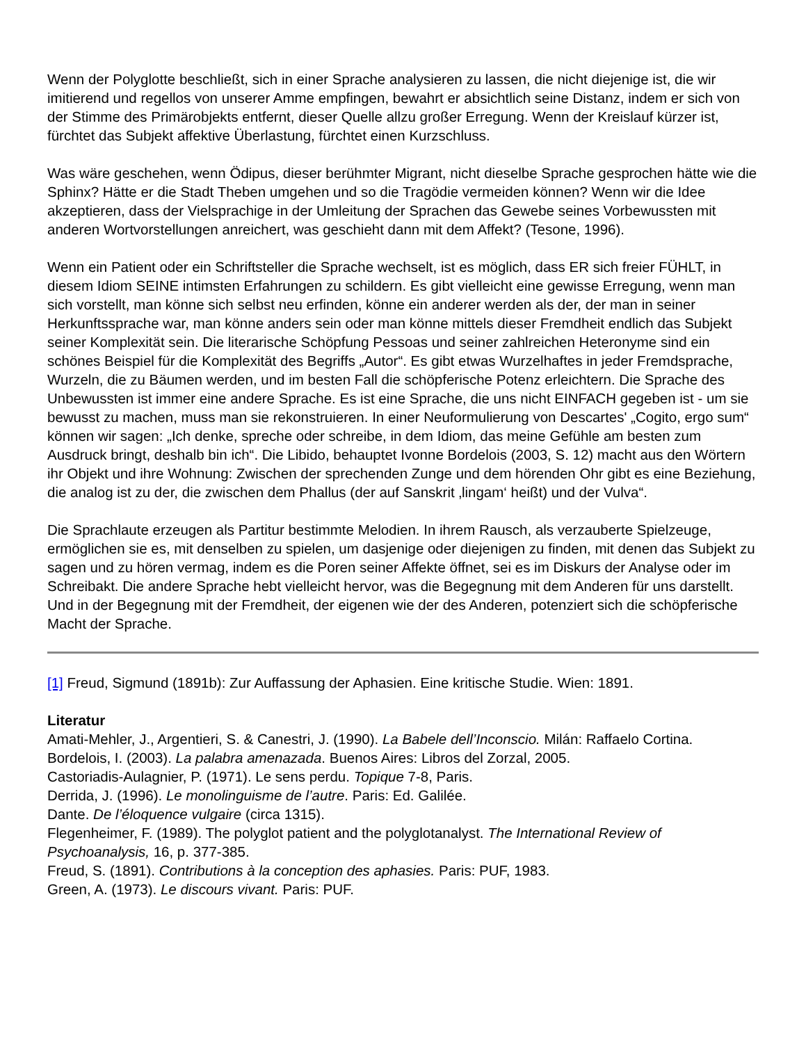Wenn der Polyglotte beschließt, sich in einer Sprache analysieren zu lassen, die nicht diejenige ist, die wir imitierend und regellos von unserer Amme empfingen, bewahrt er absichtlich seine Distanz, indem er sich von der Stimme des Primärobjekts entfernt, dieser Quelle allzu großer Erregung. Wenn der Kreislauf kürzer ist, fürchtet das Subjekt affektive Überlastung, fürchtet einen Kurzschluss.
Was wäre geschehen, wenn Ödipus, dieser berühmter Migrant, nicht dieselbe Sprache gesprochen hätte wie die Sphinx? Hätte er die Stadt Theben umgehen und so die Tragödie vermeiden können? Wenn wir die Idee akzeptieren, dass der Vielsprachige in der Umleitung der Sprachen das Gewebe seines Vorbewussten mit anderen Wortvorstellungen anreichert, was geschieht dann mit dem Affekt? (Tesone, 1996).
Wenn ein Patient oder ein Schriftsteller die Sprache wechselt, ist es möglich, dass ER sich freier FÜHLT, in diesem Idiom SEINE intimsten Erfahrungen zu schildern. Es gibt vielleicht eine gewisse Erregung, wenn man sich vorstellt, man könne sich selbst neu erfinden, könne ein anderer werden als der, der man in seiner Herkunftssprache war, man könne anders sein oder man könne mittels dieser Fremdheit endlich das Subjekt seiner Komplexität sein. Die literarische Schöpfung Pessoas und seiner zahlreichen Heteronyme sind ein schönes Beispiel für die Komplexität des Begriffs „Autor“. Es gibt etwas Wurzelhaftes in jeder Fremdsprache, Wurzeln, die zu Bäumen werden, und im besten Fall die schöpferische Potenz erleichtern. Die Sprache des Unbewussten ist immer eine andere Sprache. Es ist eine Sprache, die uns nicht EINFACH gegeben ist - um sie bewusst zu machen, muss man sie rekonstruieren. In einer Neuformulierung von Descartes' „Cogito, ergo sum“ können wir sagen: „Ich denke, spreche oder schreibe, in dem Idiom, das meine Gefühle am besten zum Ausdruck bringt, deshalb bin ich“. Die Libido, behauptet Ivonne Bordelois (2003, S. 12) macht aus den Wörtern ihr Objekt und ihre Wohnung: Zwischen der sprechenden Zunge und dem hörenden Ohr gibt es eine Beziehung, die analog ist zu der, die zwischen dem Phallus (der auf Sanskrit ‚lingam‘ heißt) und der Vulva“.
Die Sprachlaute erzeugen als Partitur bestimmte Melodien. In ihrem Rausch, als verzauberte Spielzeuge, ermöglichen sie es, mit denselben zu spielen, um dasjenige oder diejenigen zu finden, mit denen das Subjekt zu sagen und zu hören vermag, indem es die Poren seiner Affekte öffnet, sei es im Diskurs der Analyse oder im Schreibakt. Die andere Sprache hebt vielleicht hervor, was die Begegnung mit dem Anderen für uns darstellt. Und in der Begegnung mit der Fremdheit, der eigenen wie der des Anderen, potenziert sich die schöpferische Macht der Sprache.
[1] Freud, Sigmund (1891b): Zur Auffassung der Aphasien. Eine kritische Studie. Wien: 1891.
Literatur
Amati-Mehler, J., Argentieri, S. & Canestri, J. (1990). La Babele dell’Inconscio. Milán: Raffaelo Cortina.
Bordelois, I. (2003). La palabra amenazada. Buenos Aires: Libros del Zorzal, 2005.
Castoriadis-Aulagnier, P. (1971). Le sens perdu. Topique 7-8, Paris.
Derrida, J. (1996). Le monolinguisme de l’autre. Paris: Ed. Galilée.
Dante. De l’éloquence vulgaire (circa 1315).
Flegenheimer, F. (1989). The polyglot patient and the polyglotanalyst. The International Review of Psychoanalysis, 16, p. 377-385.
Freud, S. (1891). Contributions à la conception des aphasies. Paris: PUF, 1983.
Green, A. (1973). Le discours vivant. Paris: PUF.